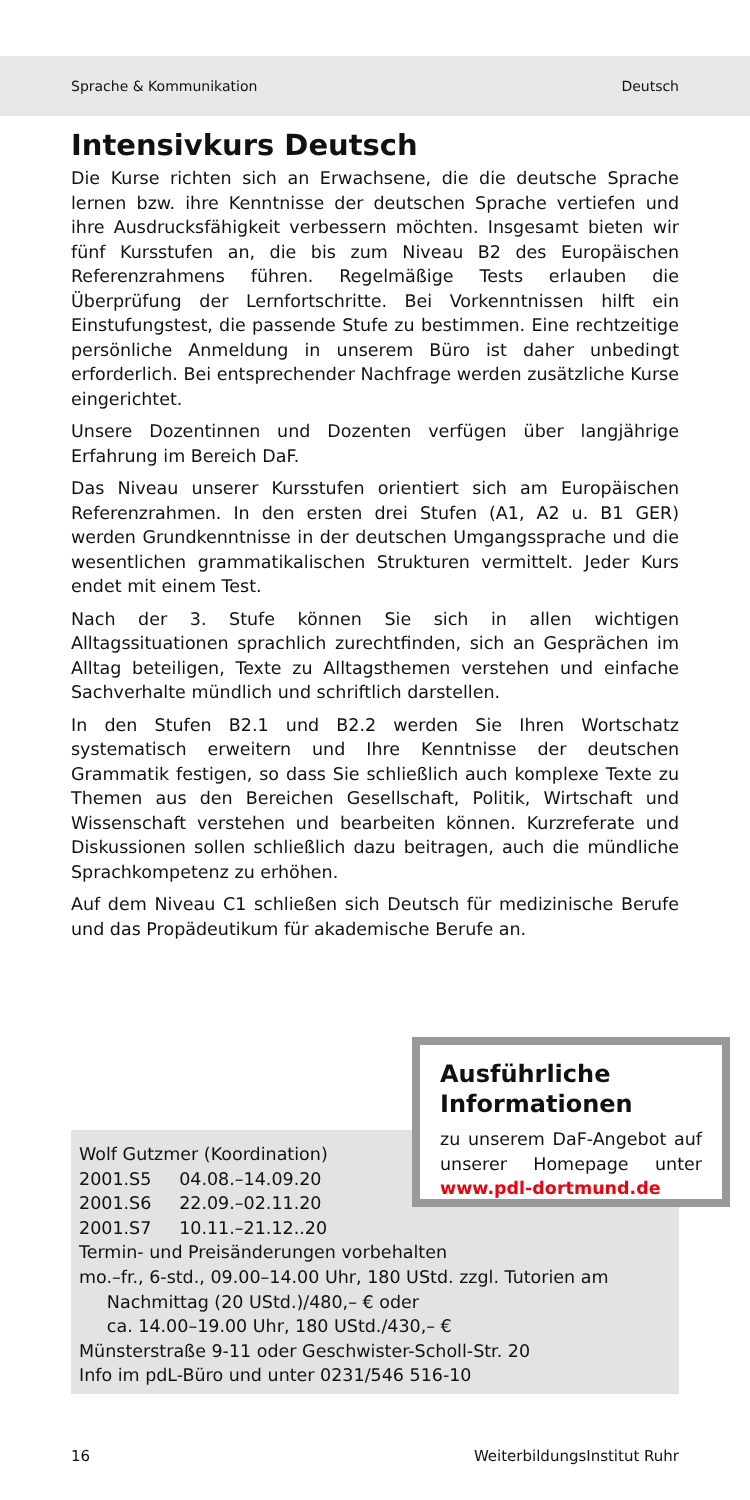Sprache & Kommunikation Deutsch
Intensivkurs Deutsch
Die Kurse richten sich an Erwachsene, die die deutsche Sprache lernen bzw. ihre Kenntnisse der deutschen Sprache vertiefen und ihre Ausdrucksfähigkeit verbessern möchten. Insgesamt bieten wir fünf Kursstufen an, die bis zum Niveau B2 des Europäischen Referenzrahmens führen. Regelmäßige Tests erlauben die Überprüfung der Lernfortschritte. Bei Vorkenntnissen hilft ein Einstufungstest, die passende Stufe zu bestimmen. Eine rechtzeitige persönliche Anmeldung in unserem Büro ist daher unbedingt erforderlich. Bei entsprechender Nachfrage werden zusätzliche Kurse eingerichtet.
Unsere Dozentinnen und Dozenten verfügen über langjährige Erfahrung im Bereich DaF.
Das Niveau unserer Kursstufen orientiert sich am Europäischen Referenzrahmen. In den ersten drei Stufen (A1, A2 u. B1 GER) werden Grundkenntnisse in der deutschen Umgangssprache und die wesentlichen grammatikalischen Strukturen vermittelt. Jeder Kurs endet mit einem Test.
Nach der 3. Stufe können Sie sich in allen wichtigen Alltagssituationen sprachlich zurechtfinden, sich an Gesprächen im Alltag beteiligen, Texte zu Alltagsthemen verstehen und einfache Sachverhalte mündlich und schriftlich darstellen.
In den Stufen B2.1 und B2.2 werden Sie Ihren Wortschatz systematisch erweitern und Ihre Kenntnisse der deutschen Grammatik festigen, so dass Sie schließlich auch komplexe Texte zu Themen aus den Bereichen Gesellschaft, Politik, Wirtschaft und Wissenschaft verstehen und bearbeiten können. Kurzreferate und Diskussionen sollen schließlich dazu beitragen, auch die mündliche Sprachkompetenz zu erhöhen.
Auf dem Niveau C1 schließen sich Deutsch für medizinische Berufe und das Propädeutikum für akademische Berufe an.
Wolf Gutzmer (Koordination)
2001.S5 04.08.–14.09.20
2001.S6 22.09.–02.11.20
2001.S7 10.11.–21.12..20
Termin- und Preisänderungen vorbehalten
mo.–fr., 6-std., 09.00–14.00 Uhr, 180 UStd. zzgl. Tutorien am
Nachmittag (20 UStd.)/480,– € oder
ca. 14.00–19.00 Uhr, 180 UStd./430,– €
Münsterstraße 9-11 oder Geschwister-Scholl-Str. 20
Info im pdL-Büro und unter 0231/546 516-10
Ausführliche Informationen
zu unserem DaF-Angebot auf unserer Homepage unter www.pdl-dortmund.de
16 WeiterbildungsInstitut Ruhr